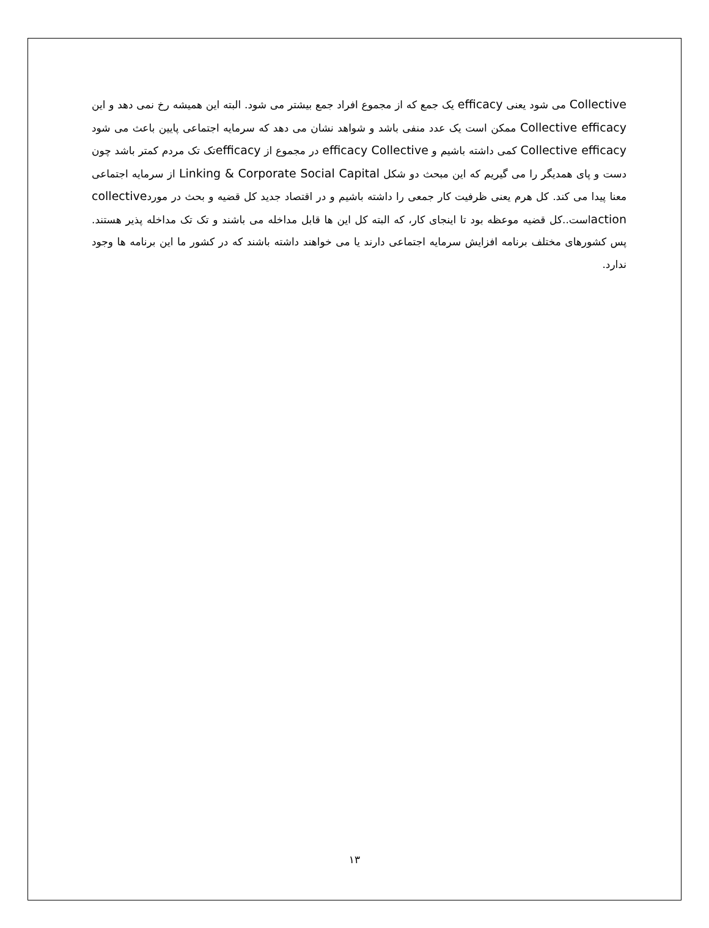Collective می شود یعنی efficacy یک جمع که از مجموع افراد جمع بیشتر می شود. البته این همیشه رخ نمی دهد و این Collective efficacy ممکن است یک عدد منفی باشد و شواهد نشان می دهد که سرمایه اجتماعی پایین باعث می شود Collective efficacy کمی داشته باشیم و efficacy Collective در مجموع از efficacyتک تک مردم کمتر باشد چون دست و پای همدیگر را می گیریم که این مبحث دو شکل Linking & Corporate Social Capital از سرمایه اجتماعی معنا پیدا می کند. کل هرم یعنی ظرفیت کار جمعی را داشته باشیم و در اقتصاد جدید کل قضیه و بحث در موردcollective actionاست..کل قضیه موعظه بود تا اینجای کار، که البته کل این ها قابل مداخله می باشند و تک تک مداخله پذیر هستند. پس کشورهای مختلف برنامه افزایش سرمایه اجتماعی دارند یا می خواهند داشته باشند که در کشور ما این برنامه ها وجود ندارد.
۱۳